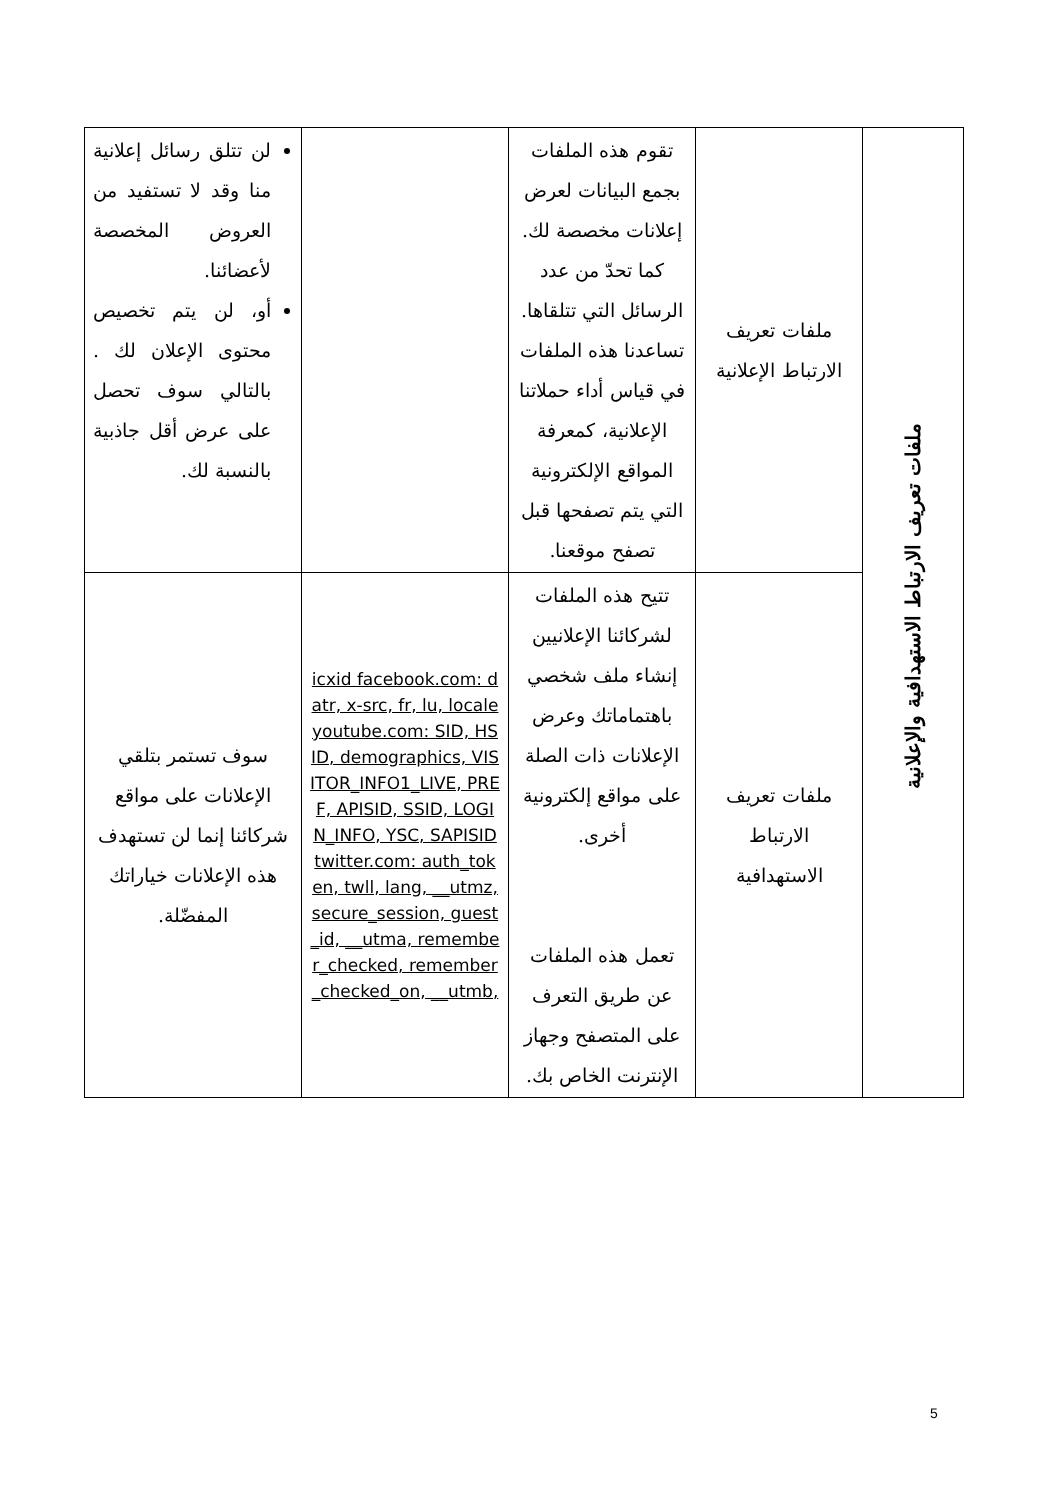| ملفات تعريف الارتباط الاستهدافية والإعلانية | ملفات تعريف الارتباط الإعلانية | تقوم هذه الملفات بجمع البيانات لعرض إعلانات مخصصة لك. كما تحدّ من عدد الرسائل التي تتلقاها. تساعدنا هذه الملفات في قياس أداء حملاتنا الإعلانية، كمعرفة المواقع الإلكترونية التي يتم تصفحها قبل تصفح موقعنا. | | لن تتلق رسائل إعلانية منا وقد لا تستفيد من العروض المخصصة لأعضائنا. أو، لن يتم تخصيص محتوى الإعلان لك . بالتالي سوف تحصل على عرض أقل جاذبية بالنسبة لك. |
| | ملفات تعريف الارتباط الاستهدافية | تتيح هذه الملفات لشركائنا الإعلانيين إنشاء ملف شخصي باهتماماتك وعرض الإعلانات ذات الصلة على مواقع إلكترونية أخرى. تعمل هذه الملفات عن طريق التعرف على المتصفح وجهاز الإنترنت الخاص بك. | icxid facebook.com: datr, x-src, fr, lu, locale youtube.com: SID, HSID, demographics, VISITOR_INFO1_LIVE, PREF, APISID, SSID, LOGIN_INFO, YSC, SAPISID twitter.com: auth_token, twll, lang, __utmz, secure_session, guest_id, __utma, remember_checked, remember_checked_on, __utmb, | سوف تستمر بتلقي الإعلانات على مواقع شركائنا إنما لن تستهدف هذه الإعلانات خياراتك المفضّلة. |
5